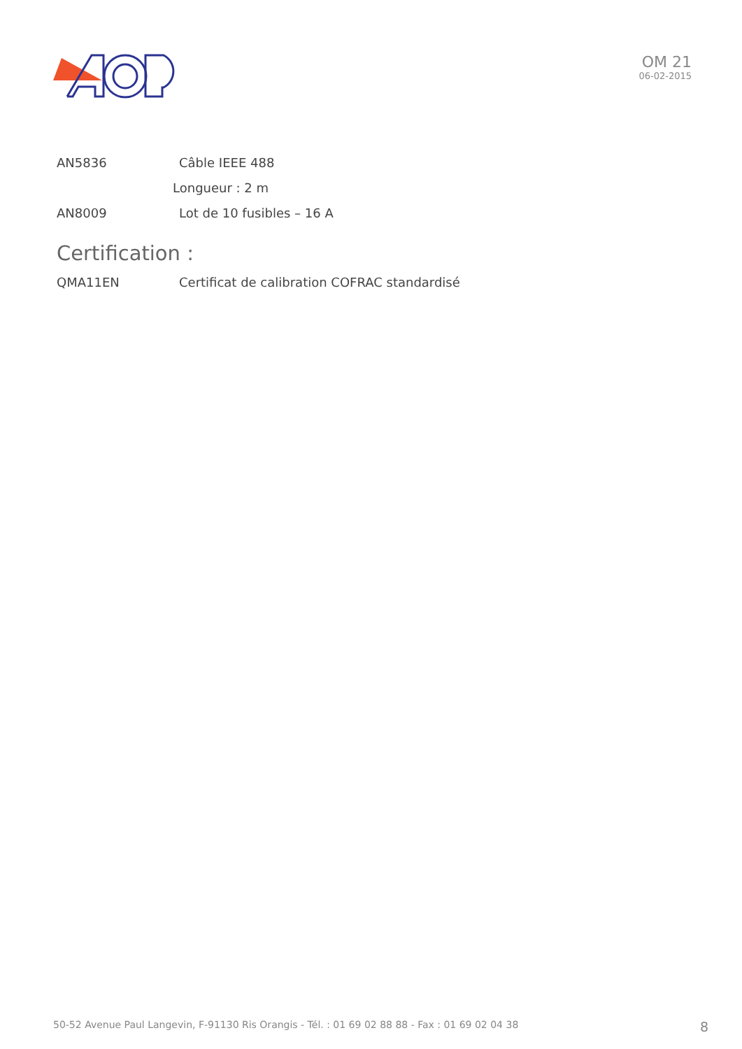OM 21
06-02-2015
AN5836 Câble IEEE 488
Longueur : 2 m
AN8009 Lot de 10 fusibles – 16 A
Certification :
QMA11EN Certificat de calibration COFRAC standardisé
50-52 Avenue Paul Langevin, F-91130 Ris Orangis - Tél. : 01 69 02 88 88 - Fax : 01 69 02 04 38 8